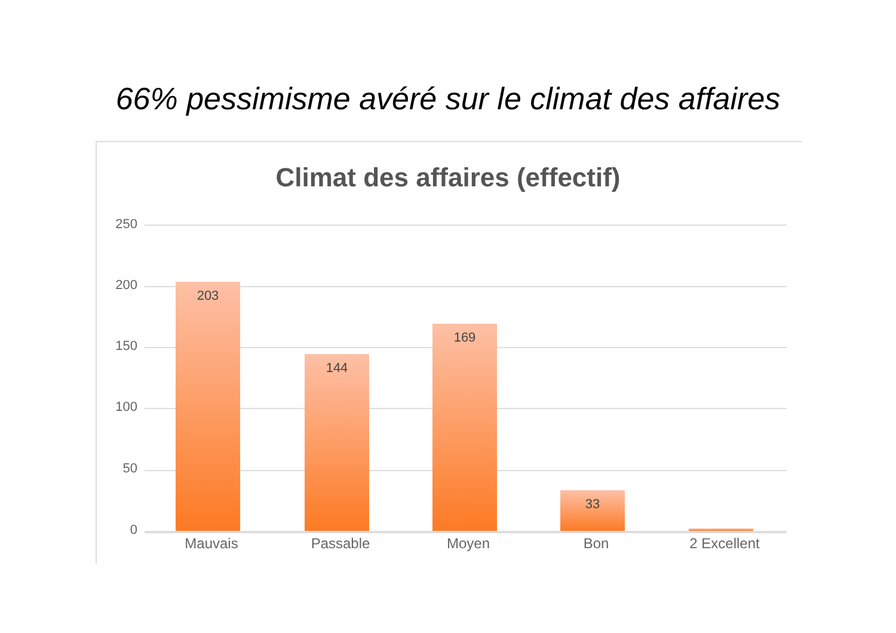66% pessimisme avéré sur le climat des affaires
Climat des affaires (effectif)
250
200
150
100
50
0
203
144
169
33
Mauvais Passable Moyen Bon 2 Excellent